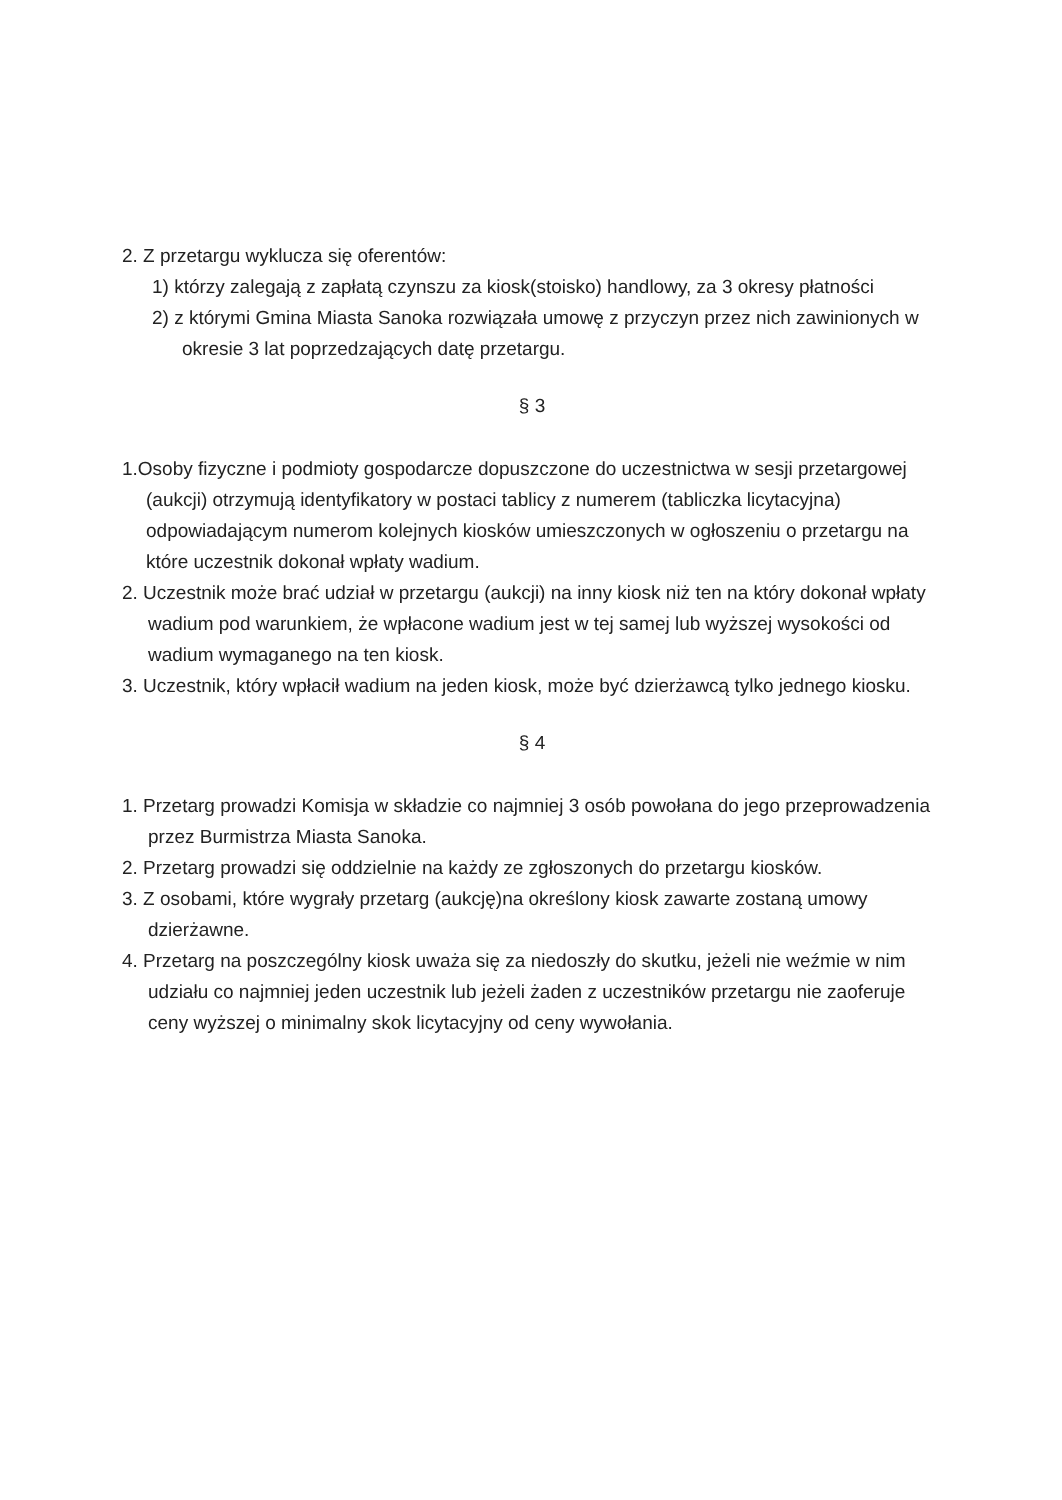2. Z przetargu wyklucza się oferentów:
1) którzy zalegają z zapłatą czynszu za kiosk(stoisko) handlowy, za 3 okresy płatności
2) z którymi Gmina Miasta Sanoka rozwiązała umowę z przyczyn przez nich zawinionych w okresie 3 lat poprzedzających datę przetargu.
§ 3
1.Osoby fizyczne i podmioty gospodarcze dopuszczone do uczestnictwa w sesji przetargowej (aukcji) otrzymują identyfikatory w postaci tablicy z numerem (tabliczka licytacyjna) odpowiadającym numerom kolejnych kiosków umieszczonych w ogłoszeniu o przetargu na które uczestnik dokonał wpłaty wadium.
2. Uczestnik może brać udział w przetargu (aukcji) na inny kiosk niż ten na który dokonał wpłaty wadium pod warunkiem, że wpłacone wadium jest w tej samej lub wyższej wysokości od wadium wymaganego na ten kiosk.
3. Uczestnik, który wpłacił wadium na jeden kiosk, może być dzierżawcą tylko jednego kiosku.
§ 4
1. Przetarg prowadzi Komisja w składzie co najmniej 3 osób powołana do jego przeprowadzenia przez Burmistrza Miasta Sanoka.
2. Przetarg prowadzi się oddzielnie na każdy ze zgłoszonych do przetargu kiosków.
3. Z osobami, które wygrały przetarg (aukcję)na określony kiosk zawarte zostaną umowy dzierżawne.
4. Przetarg na poszczególny kiosk uważa się za niedoszły do skutku, jeżeli nie weźmie w nim udziału co najmniej jeden uczestnik lub jeżeli żaden z uczestników przetargu nie zaoferuje ceny wyższej o minimalny skok licytacyjny od ceny wywołania.